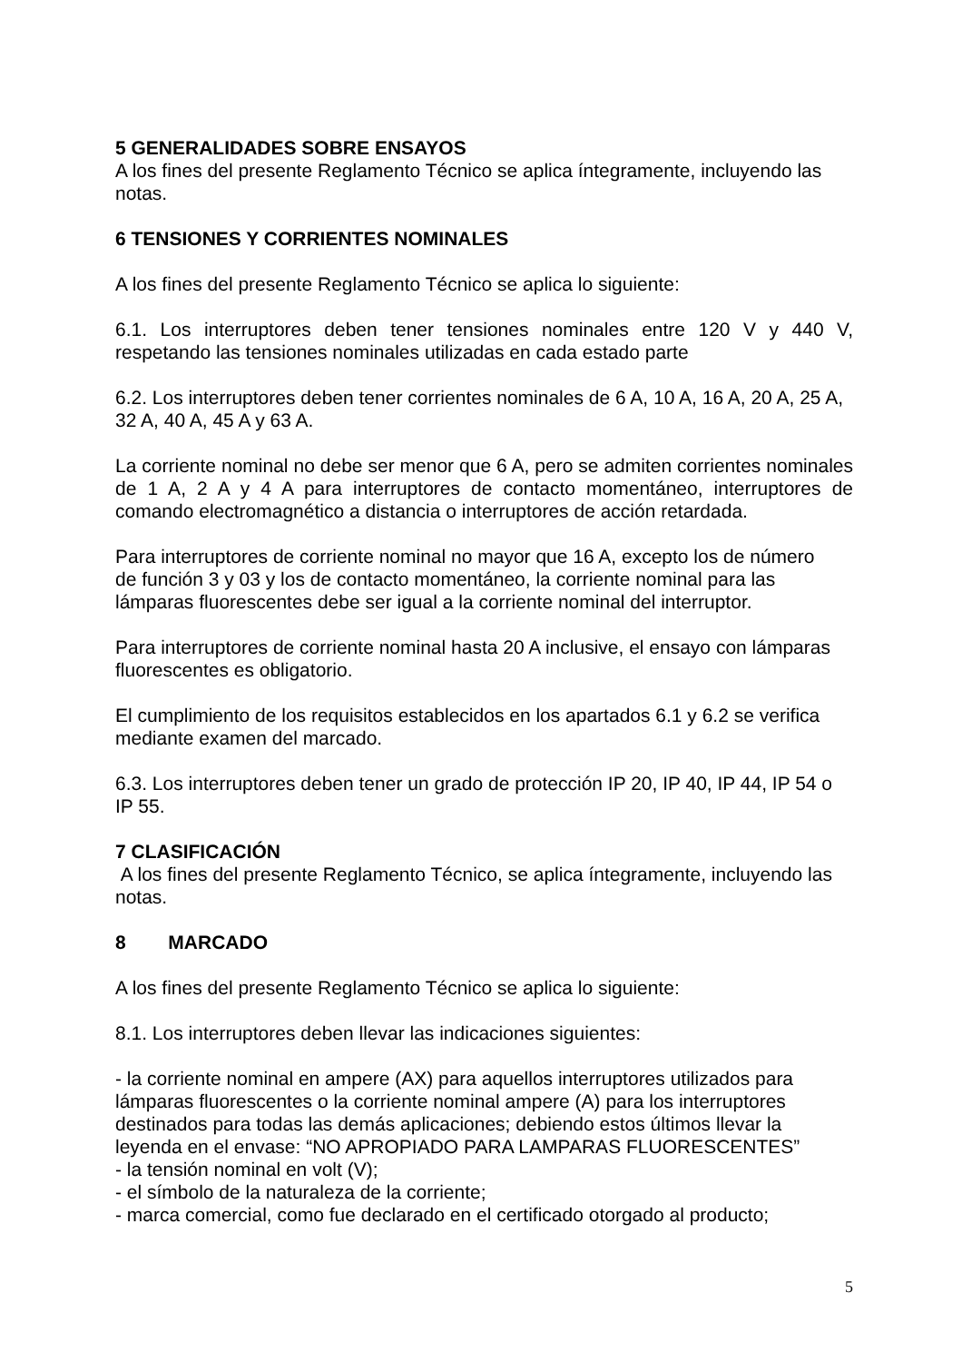5 GENERALIDADES SOBRE ENSAYOS
A los fines del presente Reglamento Técnico se aplica íntegramente, incluyendo las notas.
6 TENSIONES Y CORRIENTES NOMINALES
A los fines del presente Reglamento Técnico se aplica lo siguiente:
6.1. Los interruptores deben tener tensiones nominales entre 120 V y 440 V, respetando las tensiones nominales utilizadas en cada estado parte
6.2. Los interruptores deben tener corrientes nominales de 6 A, 10 A, 16 A, 20 A, 25 A, 32 A, 40 A, 45 A y 63 A.
La corriente nominal no debe ser menor que 6 A, pero se admiten corrientes nominales de 1 A, 2 A y 4 A para interruptores de contacto momentáneo, interruptores de comando electromagnético a distancia o interruptores de acción retardada.
Para interruptores de corriente nominal no mayor que 16 A, excepto los de número
de función 3 y 03 y los de contacto momentáneo, la corriente nominal para las
lámparas fluorescentes debe ser igual a la corriente nominal del interruptor.
Para interruptores de corriente nominal hasta 20 A inclusive, el ensayo con lámparas fluorescentes es obligatorio.
El cumplimiento de los requisitos establecidos en los apartados 6.1 y 6.2 se verifica mediante examen del marcado.
6.3. Los interruptores deben tener un grado de protección IP 20, IP 40, IP 44, IP 54 o IP 55.
7 CLASIFICACIÓN
A los fines del presente Reglamento Técnico, se aplica íntegramente, incluyendo las notas.
8 MARCADO
A los fines del presente Reglamento Técnico se aplica lo siguiente:
8.1. Los interruptores deben llevar las indicaciones siguientes:
- la corriente nominal en ampere (AX) para aquellos interruptores utilizados para lámparas fluorescentes o la corriente nominal ampere (A) para los interruptores destinados para todas las demás aplicaciones; debiendo estos últimos llevar la leyenda en el envase: “NO APROPIADO PARA LAMPARAS FLUORESCENTES”
- la tensión nominal en volt (V);
- el símbolo de la naturaleza de la corriente;
- marca comercial, como fue declarado en el certificado otorgado al producto;
5